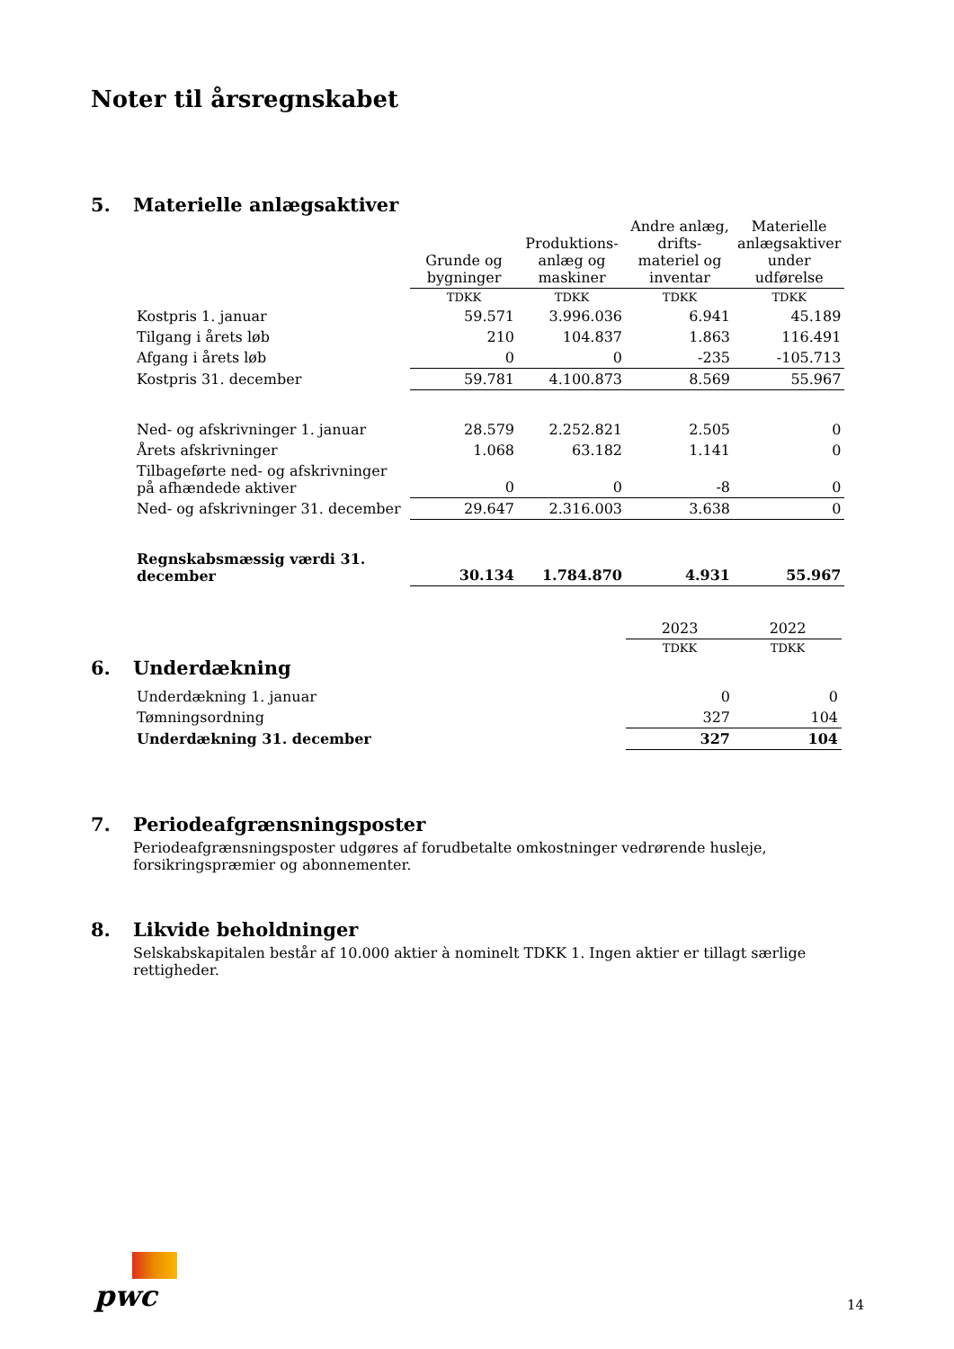Noter til årsregnskabet
5. Materielle anlægsaktiver
| | Grunde og bygninger | Produktions-anlæg og maskiner | Andre anlæg, drifts-materiel og inventar | Materielle anlægsaktiver under udførelse |
| | TDKK | TDKK | TDKK | TDKK |
| Kostpris 1. januar | 59.571 | 3.996.036 | 6.941 | 45.189 |
| Tilgang i årets løb | 210 | 104.837 | 1.863 | 116.491 |
| Afgang i årets løb | 0 | 0 | -235 | -105.713 |
| Kostpris 31. december | 59.781 | 4.100.873 | 8.569 | 55.967 |
| Ned- og afskrivninger 1. januar | 28.579 | 2.252.821 | 2.505 | 0 |
| Årets afskrivninger | 1.068 | 63.182 | 1.141 | 0 |
| Tilbageførte ned- og afskrivninger på afhændede aktiver | 0 | 0 | -8 | 0 |
| Ned- og afskrivninger 31. december | 29.647 | 2.316.003 | 3.638 | 0 |
| Regnskabsmæssig værdi 31. december | 30.134 | 1.784.870 | 4.931 | 55.967 |
| | | | 2023 | 2022 |
| | | | TDKK | TDKK |
6. Underdækning
| Underdækning 1. januar | | | 0 | 0 |
| Tømningsordning | | | 327 | 104 |
| Underdækning 31. december | | | 327 | 104 |
7. Periodeafgrænsningsposter
Periodeafgrænsningsposter udgøres af forudbetalte omkostninger vedrørende husleje, forsikringspræmier og abonnementer.
8. Likvide beholdninger
Selskabskapitalen består af 10.000 aktier à nominelt TDKK 1. Ingen aktier er tillagt særlige rettigheder.
pwc
14